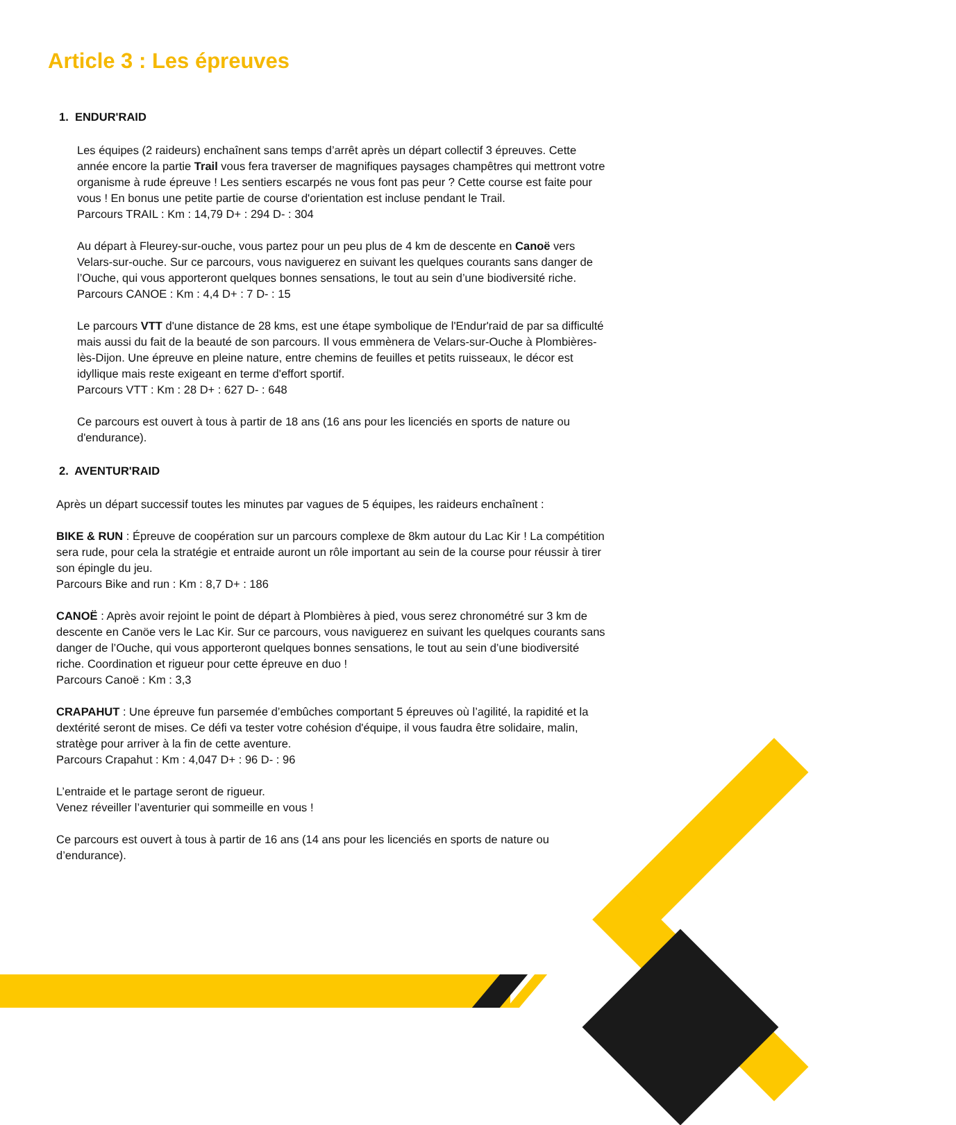Article 3 : Les épreuves
1. ENDUR'RAID
Les équipes (2 raideurs) enchaînent sans temps d’arrêt après un départ collectif 3 épreuves. Cette année encore la partie Trail vous fera traverser de magnifiques paysages champêtres qui mettront votre organisme à rude épreuve ! Les sentiers escarpés ne vous font pas peur ? Cette course est faite pour vous ! En bonus une petite partie de course d'orientation est incluse pendant le Trail.
Parcours TRAIL : Km : 14,79 D+ : 294 D- : 304
Au départ à Fleurey-sur-ouche, vous partez pour un peu plus de 4 km de descente en Canoë vers Velars-sur-ouche. Sur ce parcours, vous naviguerez en suivant les quelques courants sans danger de l’Ouche, qui vous apporteront quelques bonnes sensations, le tout au sein d’une biodiversité riche.
Parcours CANOE : Km : 4,4 D+ : 7 D- : 15
Le parcours VTT d'une distance de 28 kms, est une étape symbolique de l'Endur'raid de par sa difficulté mais aussi du fait de la beauté de son parcours. Il vous emmènera de Velars-sur-Ouche à Plombières-lès-Dijon. Une épreuve en pleine nature, entre chemins de feuilles et petits ruisseaux, le décor est idyllique mais reste exigeant en terme d'effort sportif.
Parcours VTT : Km : 28 D+ : 627 D- : 648
Ce parcours est ouvert à tous à partir de 18 ans (16 ans pour les licenciés en sports de nature ou d'endurance).
2. AVENTUR'RAID
Après un départ successif toutes les minutes par vagues de 5 équipes, les raideurs enchaînent :
BIKE & RUN : Épreuve de coopération sur un parcours complexe de 8km autour du Lac Kir ! La compétition sera rude, pour cela la stratégie et entraide auront un rôle important au sein de la course pour réussir à tirer son épingle du jeu.
Parcours Bike and run : Km : 8,7 D+ : 186
CANOË : Après avoir rejoint le point de départ à Plombières à pied, vous serez chronométré sur 3 km de descente en Canöe vers le Lac Kir. Sur ce parcours, vous naviguerez en suivant les quelques courants sans danger de l’Ouche, qui vous apporteront quelques bonnes sensations, le tout au sein d’une biodiversité riche. Coordination et rigueur pour cette épreuve en duo !
Parcours Canoë : Km : 3,3
CRAPAHUT : Une épreuve fun parsemée d’embûches comportant 5 épreuves où l’agilité, la rapidité et la dextérité seront de mises. Ce défi va tester votre cohésion d'équipe, il vous faudra être solidaire, malin, stratège pour arriver à la fin de cette aventure.
Parcours Crapahut : Km : 4,047 D+ : 96 D- : 96
L’entraide et le partage seront de rigueur.
Venez réveiller l’aventurier qui sommeille en vous !
Ce parcours est ouvert à tous à partir de 16 ans (14 ans pour les licenciés en sports de nature ou d’endurance).